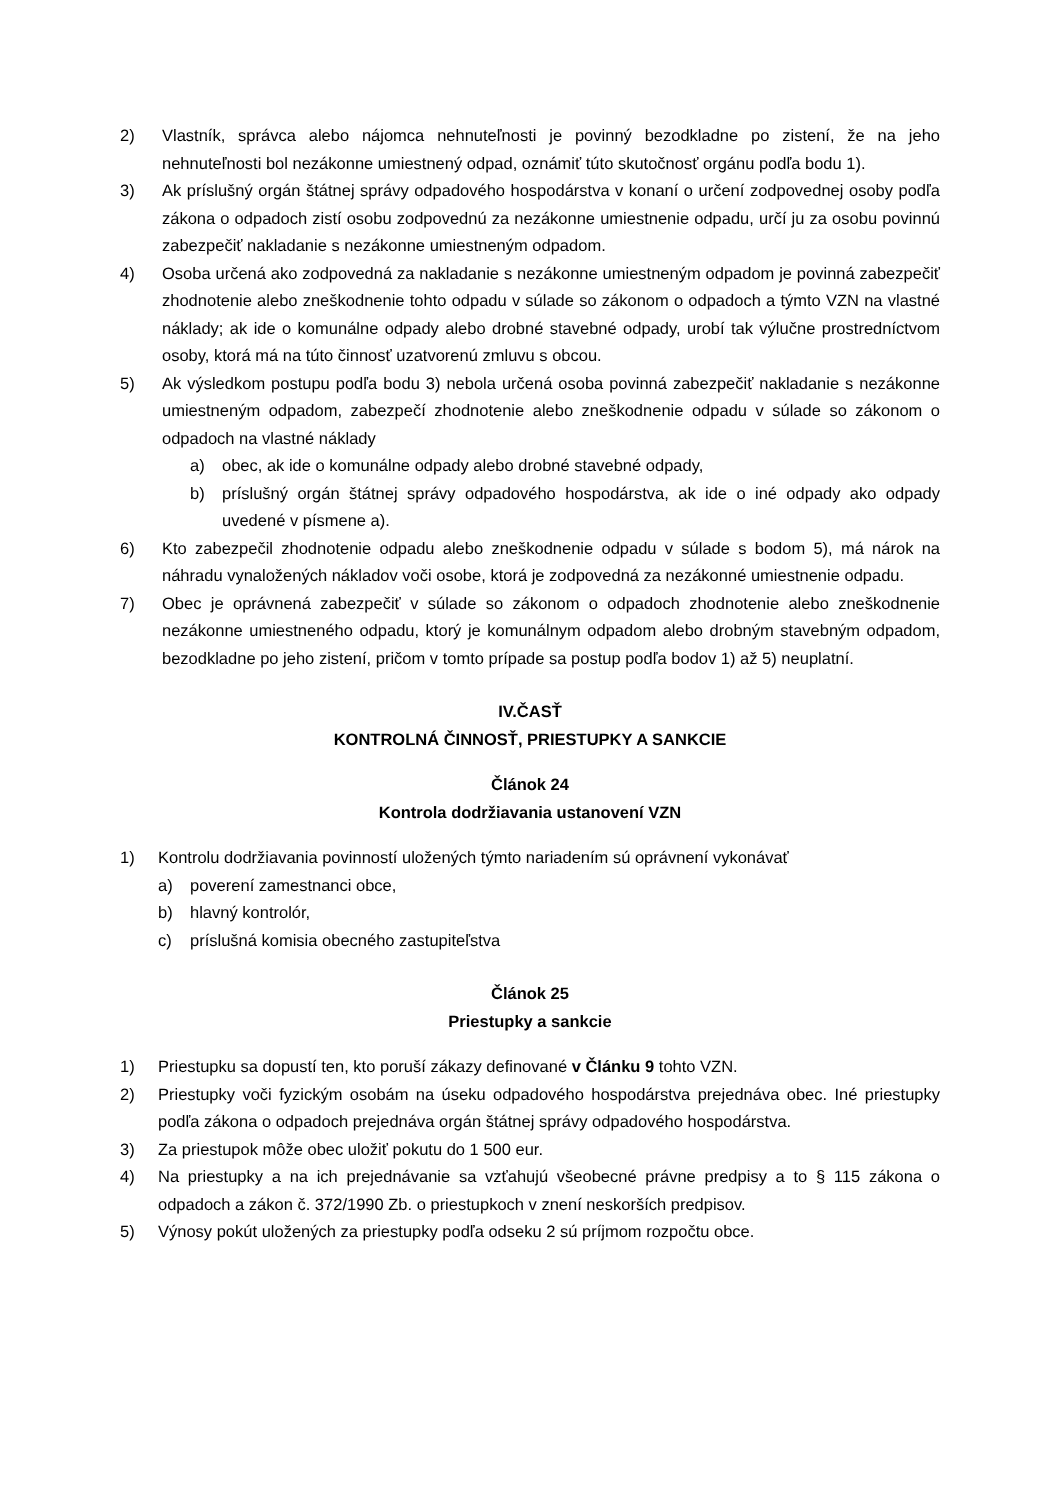2) Vlastník, správca alebo nájomca nehnuteľnosti je povinný bezodkladne po zistení, že na jeho nehnuteľnosti bol nezákonne umiestnený odpad, oznámiť túto skutočnosť orgánu podľa bodu 1).
3) Ak príslušný orgán štátnej správy odpadového hospodárstva v konaní o určení zodpovednej osoby podľa zákona o odpadoch zistí osobu zodpovednú za nezákonne umiestnenie odpadu, určí ju za osobu povinnú zabezpečiť nakladanie s nezákonne umiestneným odpadom.
4) Osoba určená ako zodpovedná za nakladanie s nezákonne umiestneným odpadom je povinná zabezpečiť zhodnotenie alebo zneškodnenie tohto odpadu v súlade so zákonom o odpadoch a týmto VZN na vlastné náklady; ak ide o komunálne odpady alebo drobné stavebné odpady, urobí tak výlučne prostredníctvom osoby, ktorá má na túto činnosť uzatvorenú zmluvu s obcou.
5) Ak výsledkom postupu podľa bodu 3) nebola určená osoba povinná zabezpečiť nakladanie s nezákonne umiestneným odpadom, zabezpečí zhodnotenie alebo zneškodnenie odpadu v súlade so zákonom o odpadoch na vlastné náklady
a) obec, ak ide o komunálne odpady alebo drobné stavebné odpady,
b) príslušný orgán štátnej správy odpadového hospodárstva, ak ide o iné odpady ako odpady uvedené v písmene a).
6) Kto zabezpečil zhodnotenie odpadu alebo zneškodnenie odpadu v súlade s bodom 5), má nárok na náhradu vynaložených nákladov voči osobe, ktorá je zodpovedná za nezákonné umiestnenie odpadu.
7) Obec je oprávnená zabezpečiť v súlade so zákonom o odpadoch zhodnotenie alebo zneškodnenie nezákonne umiestneného odpadu, ktorý je komunálnym odpadom alebo drobným stavebným odpadom, bezodkladne po jeho zistení, pričom v tomto prípade sa postup podľa bodov 1) až 5) neuplatní.
IV.ČASŤ
KONTROLNÁ ČINNOSŤ, PRIESTUPKY A SANKCIE
Článok 24
Kontrola dodržiavania ustanovení VZN
1) Kontrolu dodržiavania povinností uložených týmto nariadením sú oprávnení vykonávať
a) poverení zamestnanci obce,
b) hlavný kontrolór,
c) príslušná komisia obecného zastupiteľstva
Článok 25
Priestupky a sankcie
1) Priestupku sa dopustí ten, kto poruší zákazy definované v Článku 9 tohto VZN.
2) Priestupky voči fyzickým osobám na úseku odpadového hospodárstva prejednáva obec. Iné priestupky podľa zákona o odpadoch prejednáva orgán štátnej správy odpadového hospodárstva.
3) Za priestupok môže obec uložiť pokutu do 1 500 eur.
4) Na priestupky a na ich prejednávanie sa vzťahujú všeobecné právne predpisy a to § 115 zákona o odpadoch a zákon č. 372/1990 Zb. o priestupkoch v znení neskorších predpisov.
5) Výnosy pokút uložených za priestupky podľa odseku 2 sú príjmom rozpočtu obce.